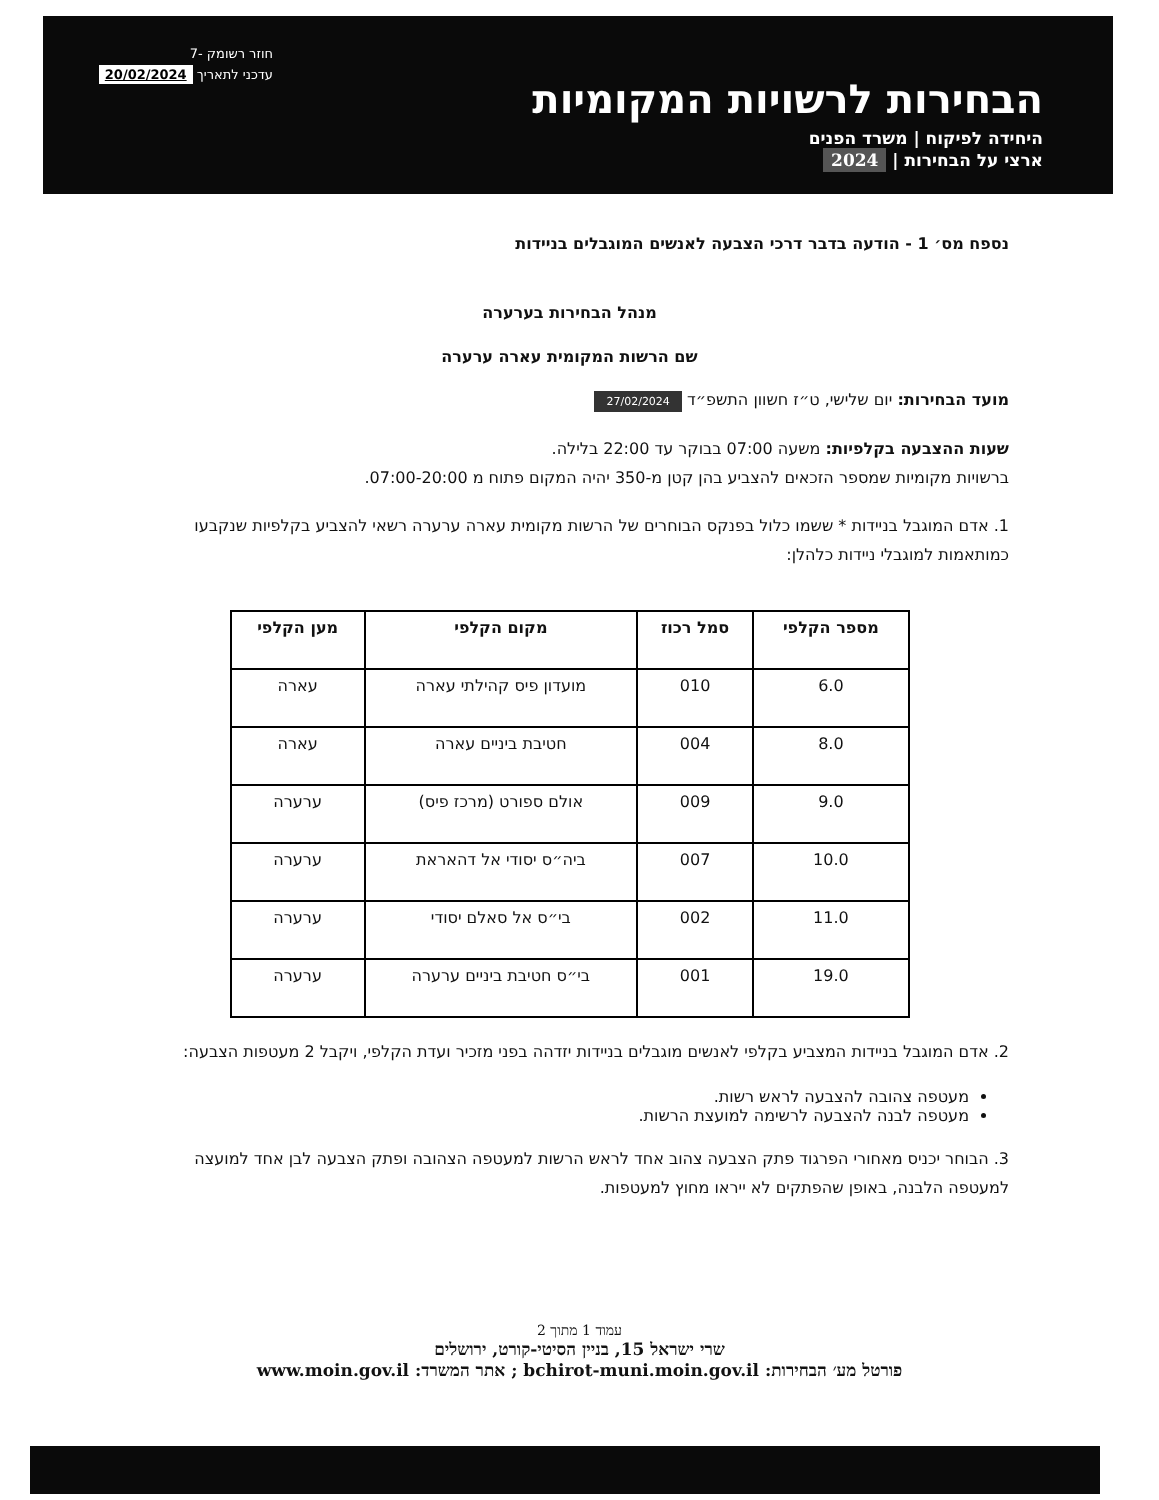חוזר רשומק -7
עדכני לתאריך 20/02/2024
הבחירות לרשויות המקומיות
היחידה לפיקוח | משרד הפנים
ארצי על הבחירות | 2024
נספח מס׳ 1 - הודעה בדבר דרכי הצבעה לאנשים המוגבלים בניידות
מנהל הבחירות בערערה
שם הרשות המקומית עארה ערערה
מועד הבחירות: יום שלישי, ט״ז חשוון התשפ״ד 27/02/2024
שעות ההצבעה בקלפיות: משעה 07:00 בבוקר עד 22:00 בלילה.
ברשויות מקומיות שמספר הזכאים להצביע בהן קטן מ-350 יהיה המקום פתוח מ 07:00-20:00.
1. אדם המוגבל בניידות * ששמו כלול בפנקס הבוחרים של הרשות מקומית עארה ערערה רשאי להצביע בקלפיות שנקבעו כמותאמות למוגבלי ניידות כלהלן:
| מספר הקלפי | סמל רכוז | מקום הקלפי | מען הקלפי |
| --- | --- | --- | --- |
| 6.0 | 010 | מועדון פיס קהילתי עארה | עארה |
| 8.0 | 004 | חטיבת ביניים עארה | עארה |
| 9.0 | 009 | אולם ספורט (מרכז פיס) | ערערה |
| 10.0 | 007 | ביה״ס יסודי אל דהאראת | ערערה |
| 11.0 | 002 | בי״ס אל סאלם יסודי | ערערה |
| 19.0 | 001 | בי״ס חטיבת ביניים ערערה | ערערה |
2. אדם המוגבל בניידות המצביע בקלפי לאנשים מוגבלים בניידות יזדהה בפני מזכיר ועדת הקלפי, ויקבל 2 מעטפות הצבעה:
מעטפה צהובה להצבעה לראש רשות.
מעטפה לבנה להצבעה לרשימה למועצת הרשות.
3. הבוחר יכניס מאחורי הפרגוד פתק הצבעה צהוב אחד לראש הרשות למעטפה הצהובה ופתק הצבעה לבן אחד למועצה למעטפה הלבנה, באופן שהפתקים לא ייראו מחוץ למעטפות.
עמוד 1 מתוך 2
שרי ישראל 15, בניין הסיטי-קורט, ירושלים
פורטל מע׳ הבחירות: bchirot-muni.moin.gov.il ; אתר המשרד: www.moin.gov.il